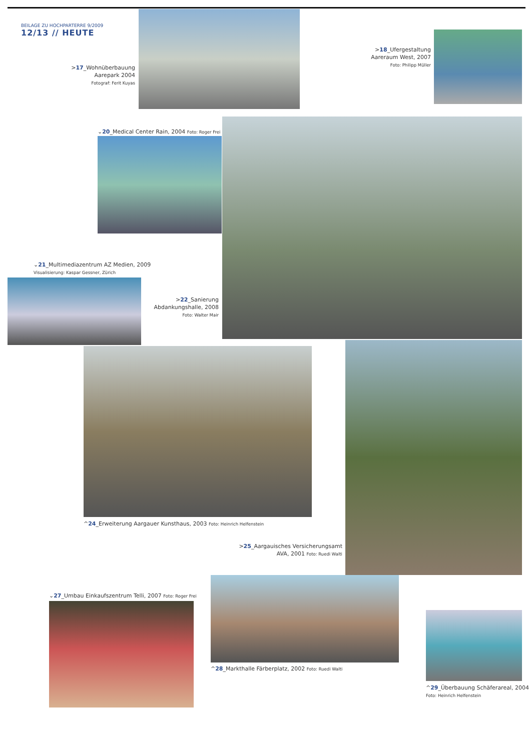BEILAGE ZU HOCHPARTERRE 9/2009
12/13 // HEUTE
>17_Wohnüberbauung Aarepark 2004
Fotograf: Ferit Kuyas
>18_Ufergestaltung Aareraum West, 2007
Foto: Philipp Müller
⌄20_Medical Center Rain, 2004 Foto: Roger Frei
⌄21_Multimediazentrum AZ Medien, 2009
Visualisierung: Kaspar Gessner, Zürich
>22_Sanierung Abdankungshalle, 2008
Foto: Walter Mair
^24_Erweiterung Aargauer Kunsthaus, 2003 Foto: Heinrich Helfenstein
>25_Aargauisches Versicherungsamt AVA, 2001 Foto: Ruedi Walti
⌄27_Umbau Einkaufszentrum Telli, 2007 Foto: Roger Frei
^28_Markthalle Färberplatz, 2002 Foto: Ruedi Walti
^29_Überbauung Schäferareal, 2004
Foto: Heinrich Helfenstein